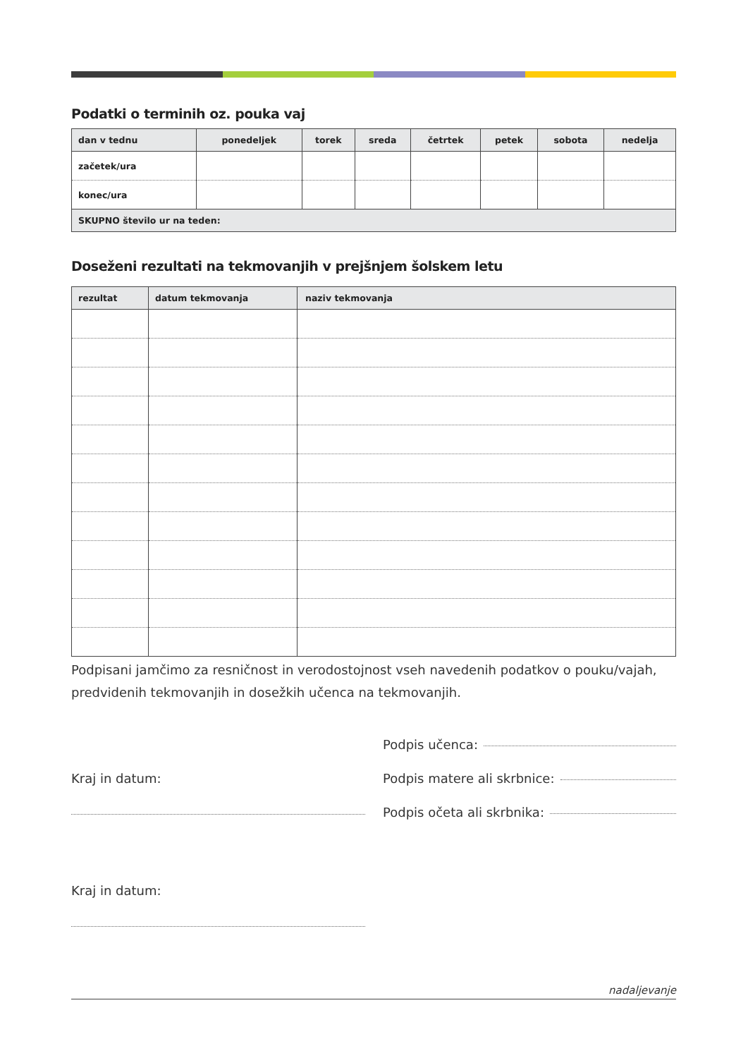Podatki o terminih oz. pouka vaj
| dan v tednu | ponedeljek | torek | sreda | četrtek | petek | sobota | nedelja |
| --- | --- | --- | --- | --- | --- | --- | --- |
| začetek/ura | | | | | | | |
| konec/ura | | | | | | | |
| SKUPNO število ur na teden: | | | | | | | |
Doseženi rezultati na tekmovanjih v prejšnjem šolskem letu
| rezultat | datum tekmovanja | naziv tekmovanja |
| --- | --- | --- |
Podpisani jamčimo za resničnost in verodostojnost vseh navedenih podatkov o pouku/vajah, predvidenih tekmovanjih in dosežkih učenca na tekmovanjih.
Kraj in datum:
Kraj in datum:
Podpis učenca:
Podpis matere ali skrbnice:
Podpis očeta ali skrbnika:
nadaljevanje